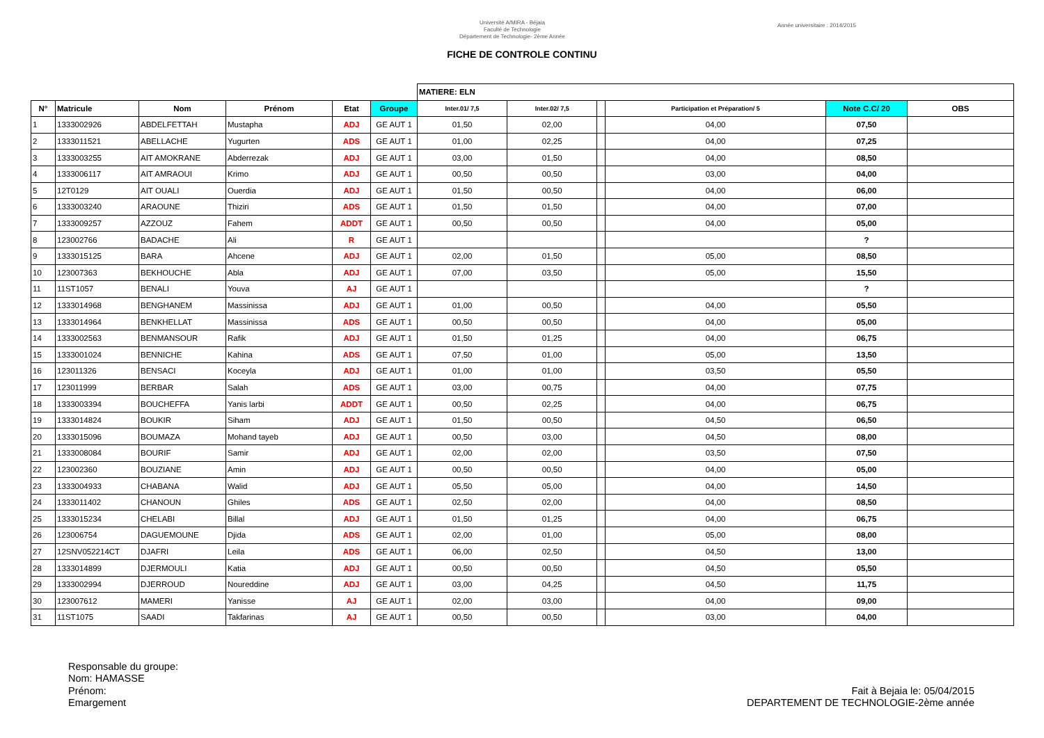Université A/MIRA - Béjaia
Faculté de Technologie
Département de Technologie- 2ème Année
Année universitaire : 2014/2015
FICHE DE CONTROLE CONTINU
| | | | | | | MATIERE: ELN | | | | | |
| N° | Matricule | Nom | Prénom | Etat | Groupe | Inter.01/ 7,5 | Inter.02/ 7,5 | | Participation et Préparation/ 5 | Note C.C/ 20 | OBS |
| 1 | 1333002926 | ABDELFETTAH | Mustapha | ADJ | GE AUT 1 | 01,50 | 02,00 | | 04,00 | 07,50 | |
| 2 | 1333011521 | ABELLACHE | Yugurten | ADS | GE AUT 1 | 01,00 | 02,25 | | 04,00 | 07,25 | |
| 3 | 1333003255 | AIT AMOKRANE | Abderrezak | ADJ | GE AUT 1 | 03,00 | 01,50 | | 04,00 | 08,50 | |
| 4 | 1333006117 | AIT AMRAOUI | Krimo | ADJ | GE AUT 1 | 00,50 | 00,50 | | 03,00 | 04,00 | |
| 5 | 12T0129 | AIT OUALI | Ouerdia | ADJ | GE AUT 1 | 01,50 | 00,50 | | 04,00 | 06,00 | |
| 6 | 1333003240 | ARAOUNE | Thiziri | ADS | GE AUT 1 | 01,50 | 01,50 | | 04,00 | 07,00 | |
| 7 | 1333009257 | AZZOUZ | Fahem | ADDT | GE AUT 1 | 00,50 | 00,50 | | 04,00 | 05,00 | |
| 8 | 123002766 | BADACHE | Ali | R | GE AUT 1 | | | | | ? | |
| 9 | 1333015125 | BARA | Ahcene | ADJ | GE AUT 1 | 02,00 | 01,50 | | 05,00 | 08,50 | |
| 10 | 123007363 | BEKHOUCHE | Abla | ADJ | GE AUT 1 | 07,00 | 03,50 | | 05,00 | 15,50 | |
| 11 | 11ST1057 | BENALI | Youva | AJ | GE AUT 1 | | | | | ? | |
| 12 | 1333014968 | BENGHANEM | Massinissa | ADJ | GE AUT 1 | 01,00 | 00,50 | | 04,00 | 05,50 | |
| 13 | 1333014964 | BENKHELLAT | Massinissa | ADS | GE AUT 1 | 00,50 | 00,50 | | 04,00 | 05,00 | |
| 14 | 1333002563 | BENMANSOUR | Rafik | ADJ | GE AUT 1 | 01,50 | 01,25 | | 04,00 | 06,75 | |
| 15 | 1333001024 | BENNICHE | Kahina | ADS | GE AUT 1 | 07,50 | 01,00 | | 05,00 | 13,50 | |
| 16 | 123011326 | BENSACI | Koceyla | ADJ | GE AUT 1 | 01,00 | 01,00 | | 03,50 | 05,50 | |
| 17 | 123011999 | BERBAR | Salah | ADS | GE AUT 1 | 03,00 | 00,75 | | 04,00 | 07,75 | |
| 18 | 1333003394 | BOUCHEFFA | Yanis larbi | ADDT | GE AUT 1 | 00,50 | 02,25 | | 04,00 | 06,75 | |
| 19 | 1333014824 | BOUKIR | Siham | ADJ | GE AUT 1 | 01,50 | 00,50 | | 04,50 | 06,50 | |
| 20 | 1333015096 | BOUMAZA | Mohand tayeb | ADJ | GE AUT 1 | 00,50 | 03,00 | | 04,50 | 08,00 | |
| 21 | 1333008084 | BOURIF | Samir | ADJ | GE AUT 1 | 02,00 | 02,00 | | 03,50 | 07,50 | |
| 22 | 123002360 | BOUZIANE | Amin | ADJ | GE AUT 1 | 00,50 | 00,50 | | 04,00 | 05,00 | |
| 23 | 1333004933 | CHABANA | Walid | ADJ | GE AUT 1 | 05,50 | 05,00 | | 04,00 | 14,50 | |
| 24 | 1333011402 | CHANOUN | Ghiles | ADS | GE AUT 1 | 02,50 | 02,00 | | 04,00 | 08,50 | |
| 25 | 1333015234 | CHELABI | Billal | ADJ | GE AUT 1 | 01,50 | 01,25 | | 04,00 | 06,75 | |
| 26 | 123006754 | DAGUEMOUNE | Djida | ADS | GE AUT 1 | 02,00 | 01,00 | | 05,00 | 08,00 | |
| 27 | 12SNV052214CT | DJAFRI | Leila | ADS | GE AUT 1 | 06,00 | 02,50 | | 04,50 | 13,00 | |
| 28 | 1333014899 | DJERMOULI | Katia | ADJ | GE AUT 1 | 00,50 | 00,50 | | 04,50 | 05,50 | |
| 29 | 1333002994 | DJERROUD | Noureddine | ADJ | GE AUT 1 | 03,00 | 04,25 | | 04,50 | 11,75 | |
| 30 | 123007612 | MAMERI | Yanisse | AJ | GE AUT 1 | 02,00 | 03,00 | | 04,00 | 09,00 | |
| 31 | 11ST1075 | SAADI | Takfarinas | AJ | GE AUT 1 | 00,50 | 00,50 | | 03,00 | 04,00 | |
Responsable du groupe:
Nom: HAMASSE
Prénom:
Emargement
Fait à Bejaia le: 05/04/2015
DEPARTEMENT DE TECHNOLOGIE-2ème année